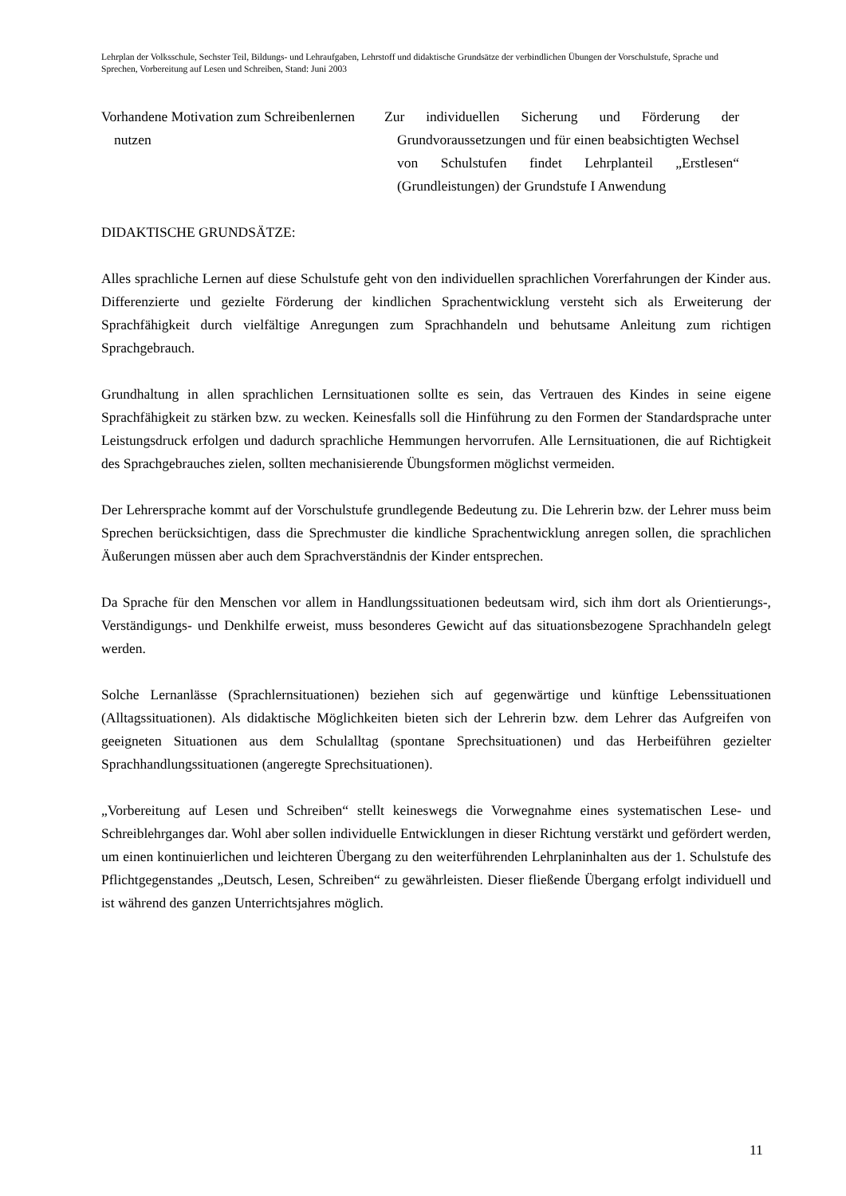Lehrplan der Volksschule, Sechster Teil, Bildungs- und Lehraufgaben, Lehrstoff und didaktische Grundsätze der verbindlichen Übungen der Vorschulstufe, Sprache und Sprechen, Vorbereitung auf Lesen und Schreiben, Stand: Juni 2003
Vorhandene Motivation zum Schreibenlernen nutzen
Zur individuellen Sicherung und Förderung der Grundvoraussetzungen und für einen beabsichtigten Wechsel von Schulstufen findet Lehrplanteil „Erstlesen“ (Grundleistungen) der Grundstufe I Anwendung
DIDAKTISCHE GRUNDSÄTZE:
Alles sprachliche Lernen auf diese Schulstufe geht von den individuellen sprachlichen Vorerfahrungen der Kinder aus. Differenzierte und gezielte Förderung der kindlichen Sprachentwicklung versteht sich als Erweiterung der Sprachfähigkeit durch vielfältige Anregungen zum Sprachhandeln und behutsame Anleitung zum richtigen Sprachgebrauch.
Grundhaltung in allen sprachlichen Lernsituationen sollte es sein, das Vertrauen des Kindes in seine eigene Sprachfähigkeit zu stärken bzw. zu wecken. Keinesfalls soll die Hinführung zu den Formen der Standardsprache unter Leistungsdruck erfolgen und dadurch sprachliche Hemmungen hervorrufen. Alle Lernsituationen, die auf Richtigkeit des Sprachgebrauches zielen, sollten mechanisierende Übungsformen möglichst vermeiden.
Der Lehrersprache kommt auf der Vorschulstufe grundlegende Bedeutung zu. Die Lehrerin bzw. der Lehrer muss beim Sprechen berücksichtigen, dass die Sprechmuster die kindliche Sprachentwicklung anregen sollen, die sprachlichen Äußerungen müssen aber auch dem Sprachverständnis der Kinder entsprechen.
Da Sprache für den Menschen vor allem in Handlungssituationen bedeutsam wird, sich ihm dort als Orientierungs-, Verständigungs- und Denkhilfe erweist, muss besonderes Gewicht auf das situationsbezogene Sprachhandeln gelegt werden.
Solche Lernanlässe (Sprachlernsituationen) beziehen sich auf gegenwärtige und künftige Lebenssituationen (Alltagssituationen). Als didaktische Möglichkeiten bieten sich der Lehrerin bzw. dem Lehrer das Aufgreifen von geeigneten Situationen aus dem Schulalltag (spontane Sprechsituationen) und das Herbeiführen gezielter Sprachhandlungssituationen (angeregte Sprechsituationen).
„Vorbereitung auf Lesen und Schreiben“ stellt keineswegs die Vorwegnahme eines systematischen Lese- und Schreiblehrganges dar. Wohl aber sollen individuelle Entwicklungen in dieser Richtung verstärkt und gefördert werden, um einen kontinuierlichen und leichteren Übergang zu den weiterführenden Lehrplaninhalten aus der 1. Schulstufe des Pflichtgegenstandes „Deutsch, Lesen, Schreiben“ zu gewährleisten. Dieser fließende Übergang erfolgt individuell und ist während des ganzen Unterrichtsjahres möglich.
11